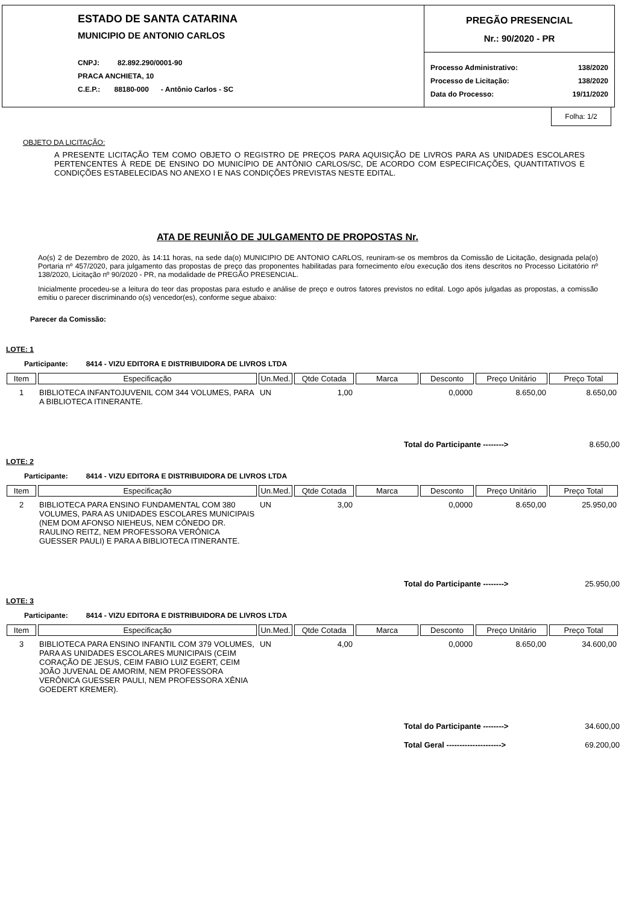ESTADO DE SANTA CATARINA
MUNICIPIO DE ANTONIO CARLOS
CNPJ: 82.892.290/0001-90
PRACA ANCHIETA, 10
C.E.P.: 88180-000 - Antônio Carlos - SC
PREGÃO PRESENCIAL
Nr.: 90/2020 - PR
Processo Administrativo: 138/2020
Processo de Licitação: 138/2020
Data do Processo: 19/11/2020
Folha: 1/2
OBJETO DA LICITAÇÃO:
A PRESENTE LICITAÇÃO TEM COMO OBJETO O REGISTRO DE PREÇOS PARA AQUISIÇÃO DE LIVROS PARA AS UNIDADES ESCOLARES PERTENCENTES À REDE DE ENSINO DO MUNICÍPIO DE ANTÔNIO CARLOS/SC, DE ACORDO COM ESPECIFICAÇÕES, QUANTITATIVOS E CONDIÇÕES ESTABELECIDAS NO ANEXO I E NAS CONDIÇÕES PREVISTAS NESTE EDITAL.
ATA DE REUNIÃO DE JULGAMENTO DE PROPOSTAS Nr.
Ao(s) 2 de Dezembro de 2020, às 14:11 horas, na sede da(o) MUNICIPIO DE ANTONIO CARLOS, reuniram-se os membros da Comissão de Licitação, designada pela(o) Portaria nº 457/2020, para julgamento das propostas de preço das proponentes habilitadas para fornecimento e/ou execução dos itens descritos no Processo Licitatório nº 138/2020, Licitação nº 90/2020 - PR, na modalidade de PREGÃO PRESENCIAL.
Inicialmente procedeu-se a leitura do teor das propostas para estudo e análise de preço e outros fatores previstos no edital. Logo após julgadas as propostas, a comissão emitiu o parecer discriminando o(s) vencedor(es), conforme segue abaixo:
Parecer da Comissão:
LOTE: 1
Participante: 8414 - VIZU EDITORA E DISTRIBUIDORA DE LIVROS LTDA
| Item | Especificação | Un.Med. | Qtde Cotada | Marca | Desconto | Preço Unitário | Preço Total |
| --- | --- | --- | --- | --- | --- | --- | --- |
| 1 | BIBLIOTECA INFANTOJUVENIL COM 344 VOLUMES, PARA A BIBLIOTECA ITINERANTE. | UN | 1,00 | | 0,0000 | 8.650,00 | 8.650,00 |
Total do Participante --------> 8.650,00
LOTE: 2
Participante: 8414 - VIZU EDITORA E DISTRIBUIDORA DE LIVROS LTDA
| Item | Especificação | Un.Med. | Qtde Cotada | Marca | Desconto | Preço Unitário | Preço Total |
| --- | --- | --- | --- | --- | --- | --- | --- |
| 2 | BIBLIOTECA PARA ENSINO FUNDAMENTAL COM 380 VOLUMES, PARA AS UNIDADES ESCOLARES MUNICIPAIS (NEM DOM AFONSO NIEHEUS, NEM CÔNEDO DR. RAULINO REITZ, NEM PROFESSORA VERÔNICA GUESSER PAULI) E PARA A BIBLIOTECA ITINERANTE. | UN | 3,00 | | 0,0000 | 8.650,00 | 25.950,00 |
Total do Participante --------> 25.950,00
LOTE: 3
Participante: 8414 - VIZU EDITORA E DISTRIBUIDORA DE LIVROS LTDA
| Item | Especificação | Un.Med. | Qtde Cotada | Marca | Desconto | Preço Unitário | Preço Total |
| --- | --- | --- | --- | --- | --- | --- | --- |
| 3 | BIBLIOTECA PARA ENSINO INFANTIL COM 379 VOLUMES, PARA AS UNIDADES ESCOLARES MUNICIPAIS (CEIM CORAÇÃO DE JESUS, CEIM FABIO LUIZ EGERT, CEIM JOÃO JUVENAL DE AMORIM, NEM PROFESSORA VERÔNICA GUESSER PAULI, NEM PROFESSORA XÊNIA GOEDERT KREMER). | UN | 4,00 | | 0,0000 | 8.650,00 | 34.600,00 |
Total do Participante --------> 34.600,00
Total Geral ---------------------> 69.200,00